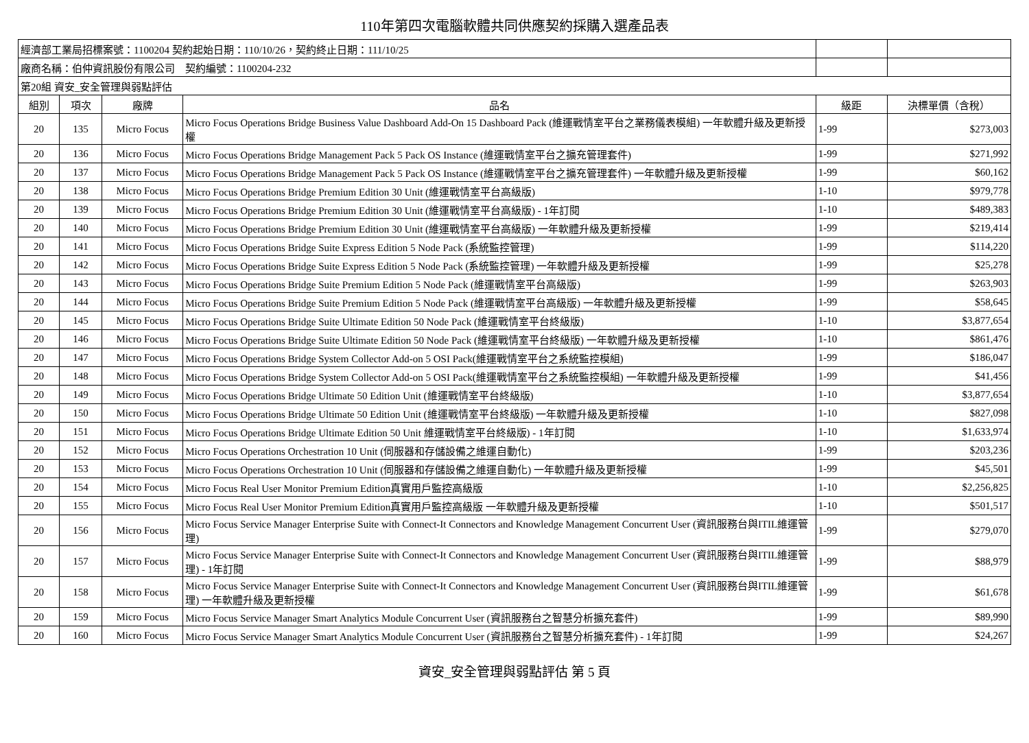110年第四次電腦軟體共同供應契約採購入選產品表
| 經濟部工業局招標案號：1100204 契約起始日期：110/10/26，契約終止日期：111/10/25 | | | | | |
| 廠商名稱：伯仲資訊股份有限公司 契約編號：1100204-232 | | | | | |
| 第20組 資安_安全管理與弱點評估 | | | | | |
| 組別 | 項次 | 廠牌 | 品名 | 級距 | 決標單價（含稅） |
| 20 | 135 | Micro Focus | Micro Focus Operations Bridge Business Value Dashboard Add-On 15 Dashboard Pack (維運戰情室平台之業務儀表模組) 一年軟體升級及更新授權 | 1-99 | $273,003 |
| 20 | 136 | Micro Focus | Micro Focus Operations Bridge Management Pack 5 Pack OS Instance (維運戰情室平台之擴充管理套件) | 1-99 | $271,992 |
| 20 | 137 | Micro Focus | Micro Focus Operations Bridge Management Pack 5 Pack OS Instance (維運戰情室平台之擴充管理套件) 一年軟體升級及更新授權 | 1-99 | $60,162 |
| 20 | 138 | Micro Focus | Micro Focus Operations Bridge Premium Edition 30 Unit (維運戰情室平台高級版) | 1-10 | $979,778 |
| 20 | 139 | Micro Focus | Micro Focus Operations Bridge Premium Edition 30 Unit (維運戰情室平台高級版) - 1年訂閱 | 1-10 | $489,383 |
| 20 | 140 | Micro Focus | Micro Focus Operations Bridge Premium Edition 30 Unit (維運戰情室平台高級版) 一年軟體升級及更新授權 | 1-99 | $219,414 |
| 20 | 141 | Micro Focus | Micro Focus Operations Bridge Suite Express Edition 5 Node Pack (系統監控管理) | 1-99 | $114,220 |
| 20 | 142 | Micro Focus | Micro Focus Operations Bridge Suite Express Edition 5 Node Pack (系統監控管理) 一年軟體升級及更新授權 | 1-99 | $25,278 |
| 20 | 143 | Micro Focus | Micro Focus Operations Bridge Suite Premium Edition 5 Node Pack (維運戰情室平台高級版) | 1-99 | $263,903 |
| 20 | 144 | Micro Focus | Micro Focus Operations Bridge Suite Premium Edition 5 Node Pack (維運戰情室平台高級版) 一年軟體升級及更新授權 | 1-99 | $58,645 |
| 20 | 145 | Micro Focus | Micro Focus Operations Bridge Suite Ultimate Edition 50 Node Pack (維運戰情室平台終級版) | 1-10 | $3,877,654 |
| 20 | 146 | Micro Focus | Micro Focus Operations Bridge Suite Ultimate Edition 50 Node Pack (維運戰情室平台終級版) 一年軟體升級及更新授權 | 1-10 | $861,476 |
| 20 | 147 | Micro Focus | Micro Focus Operations Bridge System Collector Add-on 5 OSI Pack(維運戰情室平台之系統監控模組) | 1-99 | $186,047 |
| 20 | 148 | Micro Focus | Micro Focus Operations Bridge System Collector Add-on 5 OSI Pack(維運戰情室平台之系統監控模組) 一年軟體升級及更新授權 | 1-99 | $41,456 |
| 20 | 149 | Micro Focus | Micro Focus Operations Bridge Ultimate 50 Edition Unit (維運戰情室平台終級版) | 1-10 | $3,877,654 |
| 20 | 150 | Micro Focus | Micro Focus Operations Bridge Ultimate 50 Edition Unit (維運戰情室平台終級版) 一年軟體升級及更新授權 | 1-10 | $827,098 |
| 20 | 151 | Micro Focus | Micro Focus Operations Bridge Ultimate Edition 50 Unit 維運戰情室平台終級版) - 1年訂閱 | 1-10 | $1,633,974 |
| 20 | 152 | Micro Focus | Micro Focus Operations Orchestration 10 Unit (伺服器和存儲設備之維運自動化) | 1-99 | $203,236 |
| 20 | 153 | Micro Focus | Micro Focus Operations Orchestration 10 Unit (伺服器和存儲設備之維運自動化) 一年軟體升級及更新授權 | 1-99 | $45,501 |
| 20 | 154 | Micro Focus | Micro Focus Real User Monitor Premium Edition真實用戶監控高級版 | 1-10 | $2,256,825 |
| 20 | 155 | Micro Focus | Micro Focus Real User Monitor Premium Edition真實用戶監控高級版 一年軟體升級及更新授權 | 1-10 | $501,517 |
| 20 | 156 | Micro Focus | Micro Focus Service Manager Enterprise Suite with Connect-It Connectors and Knowledge Management Concurrent User (資訊服務台與ITIL維運管理) | 1-99 | $279,070 |
| 20 | 157 | Micro Focus | Micro Focus Service Manager Enterprise Suite with Connect-It Connectors and Knowledge Management Concurrent User (資訊服務台與ITIL維運管理) - 1年訂閱 | 1-99 | $88,979 |
| 20 | 158 | Micro Focus | Micro Focus Service Manager Enterprise Suite with Connect-It Connectors and Knowledge Management Concurrent User (資訊服務台與ITIL維運管理) 一年軟體升級及更新授權 | 1-99 | $61,678 |
| 20 | 159 | Micro Focus | Micro Focus Service Manager Smart Analytics Module Concurrent User (資訊服務台之智慧分析擴充套件) | 1-99 | $89,990 |
| 20 | 160 | Micro Focus | Micro Focus Service Manager Smart Analytics Module Concurrent User (資訊服務台之智慧分析擴充套件) - 1年訂閱 | 1-99 | $24,267 |
資安_安全管理與弱點評估 第 5 頁